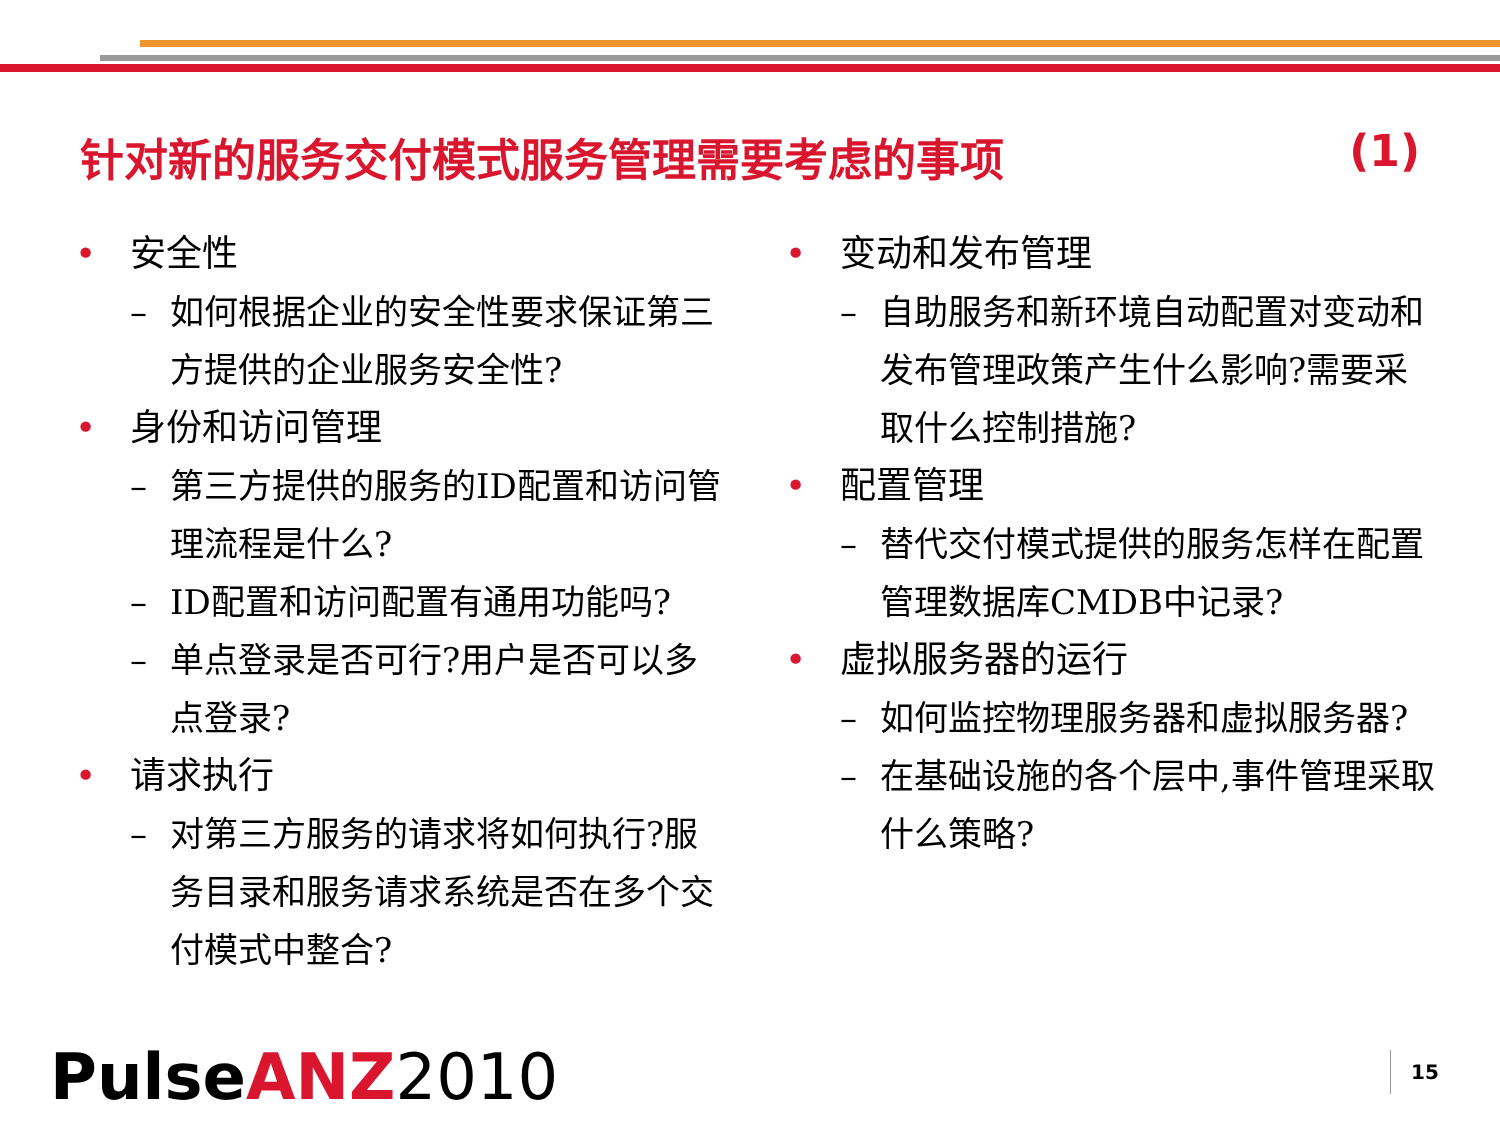针对新的服务交付模式服务管理需要考虑的事项 (1)
• 安全性
– 如何根据企业的安全性要求保证第三方提供的企业服务安全性?
• 身份和访问管理
– 第三方提供的服务的ID配置和访问管理流程是什么?
– ID配置和访问配置有通用功能吗?
– 单点登录是否可行?用户是否可以多点登录?
• 请求执行
– 对第三方服务的请求将如何执行?服务目录和服务请求系统是否在多个交付模式中整合?
• 变动和发布管理
– 自助服务和新环境自动配置对变动和发布管理政策产生什么影响?需要采取什么控制措施?
• 配置管理
– 替代交付模式提供的服务怎样在配置管理数据库CMDB中记录?
• 虚拟服务器的运行
– 如何监控物理服务器和虚拟服务器?
– 在基础设施的各个层中,事件管理采取什么策略?
PulseANZ 2010 15